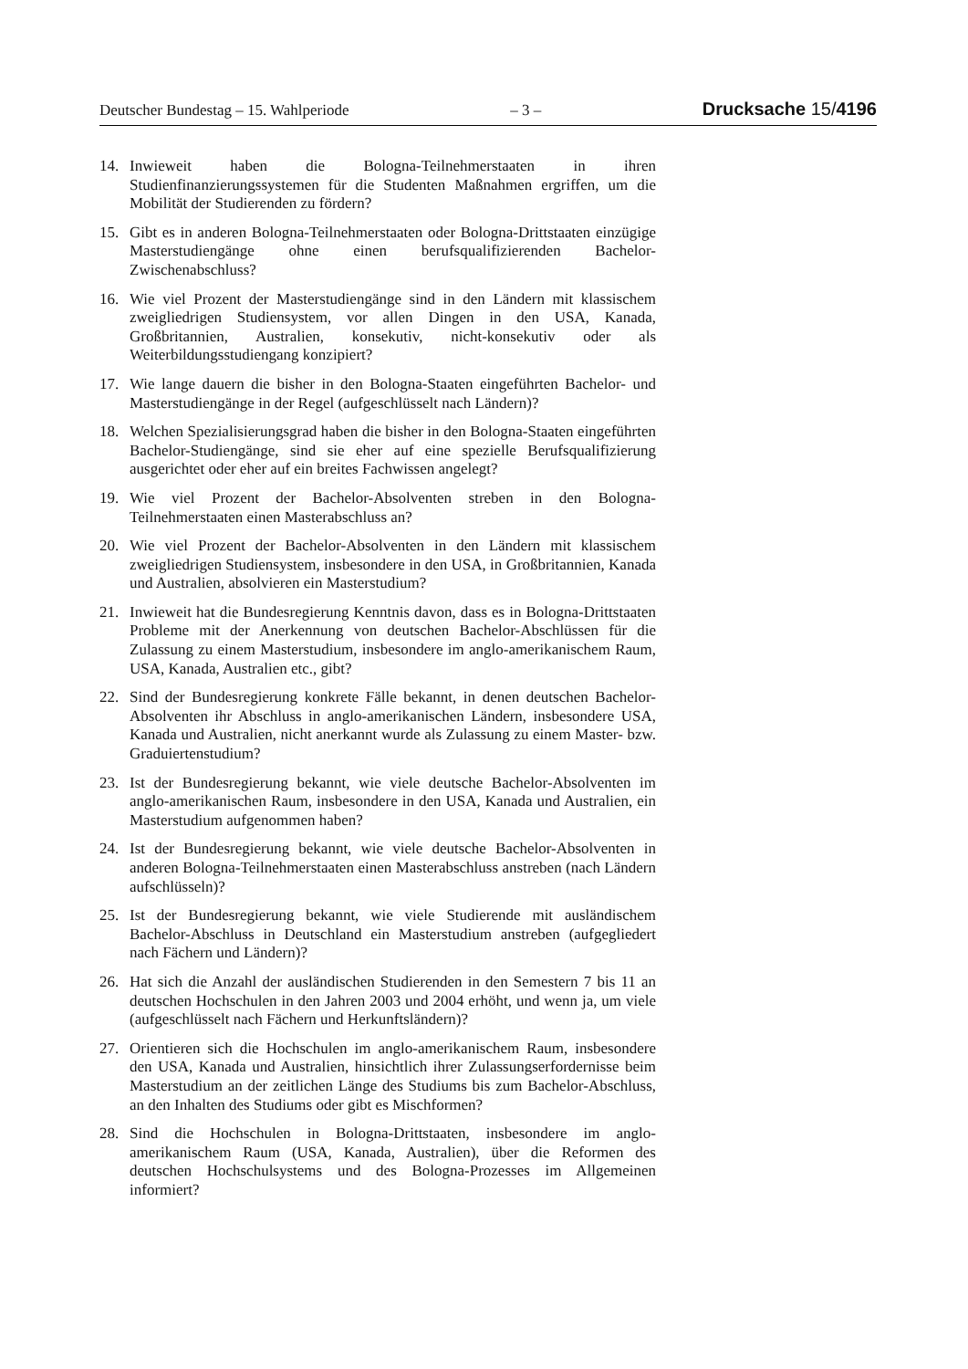Deutscher Bundestag – 15. Wahlperiode – 3 – Drucksache 15/4196
14. Inwieweit haben die Bologna-Teilnehmerstaaten in ihren Studienfinanzierungssystemen für die Studenten Maßnahmen ergriffen, um die Mobilität der Studierenden zu fördern?
15. Gibt es in anderen Bologna-Teilnehmerstaaten oder Bologna-Drittstaaten einzügige Masterstudiengänge ohne einen berufsqualifizierenden Bachelor-Zwischenabschluss?
16. Wie viel Prozent der Masterstudiengänge sind in den Ländern mit klassischem zweigliedrigen Studiensystem, vor allen Dingen in den USA, Kanada, Großbritannien, Australien, konsekutiv, nicht-konsekutiv oder als Weiterbildungsstudiengang konzipiert?
17. Wie lange dauern die bisher in den Bologna-Staaten eingeführten Bachelor- und Masterstudiengänge in der Regel (aufgeschlüsselt nach Ländern)?
18. Welchen Spezialisierungsgrad haben die bisher in den Bologna-Staaten eingeführten Bachelor-Studiengänge, sind sie eher auf eine spezielle Berufsqualifizierung ausgerichtet oder eher auf ein breites Fachwissen angelegt?
19. Wie viel Prozent der Bachelor-Absolventen streben in den Bologna-Teilnehmerstaaten einen Masterabschluss an?
20. Wie viel Prozent der Bachelor-Absolventen in den Ländern mit klassischem zweigliedrigen Studiensystem, insbesondere in den USA, in Großbritannien, Kanada und Australien, absolvieren ein Masterstudium?
21. Inwieweit hat die Bundesregierung Kenntnis davon, dass es in Bologna-Drittstaaten Probleme mit der Anerkennung von deutschen Bachelor-Abschlüssen für die Zulassung zu einem Masterstudium, insbesondere im anglo-amerikanischem Raum, USA, Kanada, Australien etc., gibt?
22. Sind der Bundesregierung konkrete Fälle bekannt, in denen deutschen Bachelor-Absolventen ihr Abschluss in anglo-amerikanischen Ländern, insbesondere USA, Kanada und Australien, nicht anerkannt wurde als Zulassung zu einem Master- bzw. Graduiertenstudium?
23. Ist der Bundesregierung bekannt, wie viele deutsche Bachelor-Absolventen im anglo-amerikanischen Raum, insbesondere in den USA, Kanada und Australien, ein Masterstudium aufgenommen haben?
24. Ist der Bundesregierung bekannt, wie viele deutsche Bachelor-Absolventen in anderen Bologna-Teilnehmerstaaten einen Masterabschluss anstreben (nach Ländern aufschlüsseln)?
25. Ist der Bundesregierung bekannt, wie viele Studierende mit ausländischem Bachelor-Abschluss in Deutschland ein Masterstudium anstreben (aufgegliedert nach Fächern und Ländern)?
26. Hat sich die Anzahl der ausländischen Studierenden in den Semestern 7 bis 11 an deutschen Hochschulen in den Jahren 2003 und 2004 erhöht, und wenn ja, um viele (aufgeschlüsselt nach Fächern und Herkunftsländern)?
27. Orientieren sich die Hochschulen im anglo-amerikanischem Raum, insbesondere den USA, Kanada und Australien, hinsichtlich ihrer Zulassungserfordernisse beim Masterstudium an der zeitlichen Länge des Studiums bis zum Bachelor-Abschluss, an den Inhalten des Studiums oder gibt es Mischformen?
28. Sind die Hochschulen in Bologna-Drittstaaten, insbesondere im anglo-amerikanischem Raum (USA, Kanada, Australien), über die Reformen des deutschen Hochschulsystems und des Bologna-Prozesses im Allgemeinen informiert?